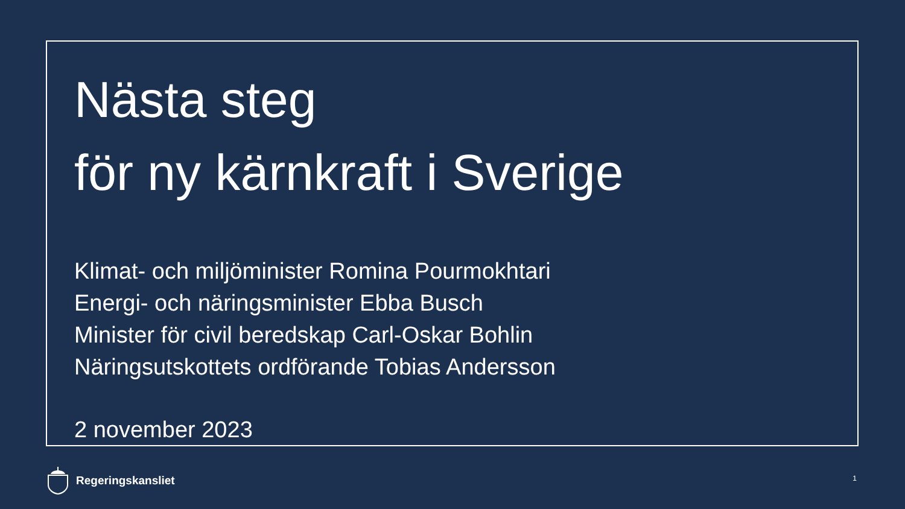Nästa steg
för ny kärnkraft i Sverige
Klimat- och miljöminister Romina Pourmokhtari
Energi- och näringsminister Ebba Busch
Minister för civil beredskap Carl-Oskar Bohlin
Näringsutskottets ordförande Tobias Andersson
2 november 2023
Regeringskansliet 1